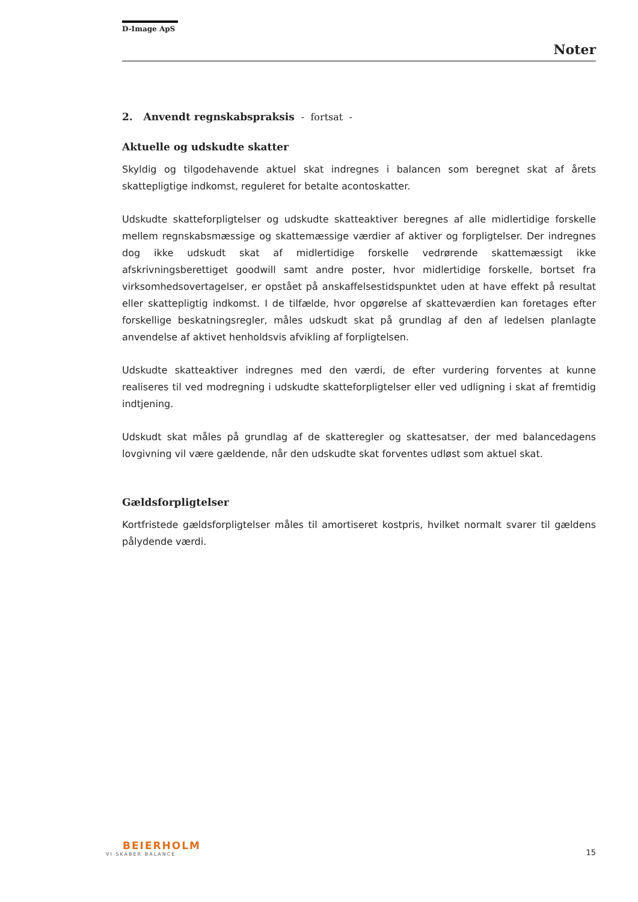D-Image ApS
Noter
2. Anvendt regnskabspraksis - fortsat -
Aktuelle og udskudte skatter
Skyldig og tilgodehavende aktuel skat indregnes i balancen som beregnet skat af årets skattepligtige indkomst, reguleret for betalte acontoskatter.
Udskudte skatteforpligtelser og udskudte skatteaktiver beregnes af alle midlertidige forskelle mellem regnskabsmæssige og skattemæssige værdier af aktiver og forpligtelser. Der indregnes dog ikke udskudt skat af midlertidige forskelle vedrørende skattemæssigt ikke afskrivningsberettiget goodwill samt andre poster, hvor midlertidige forskelle, bortset fra virksomhedsovertagelser, er opstået på anskaffelsestidspunktet uden at have effekt på resultat eller skattepligtig indkomst. I de tilfælde, hvor opgørelse af skatteværdien kan foretages efter forskellige beskatningsregler, måles udskudt skat på grundlag af den af ledelsen planlagte anvendelse af aktivet henholdsvis afvikling af forpligtelsen.
Udskudte skatteaktiver indregnes med den værdi, de efter vurdering forventes at kunne realiseres til ved modregning i udskudte skatteforpligtelser eller ved udligning i skat af fremtidig indtjening.
Udskudt skat måles på grundlag af de skatteregler og skattesatser, der med balancedagens lovgivning vil være gældende, når den udskudte skat forventes udløst som aktuel skat.
Gældsforpligtelser
Kortfristede gældsforpligtelser måles til amortiseret kostpris, hvilket normalt svarer til gældens pålydende værdi.
BEIERHOLM
VI SKABER BALANCE
15